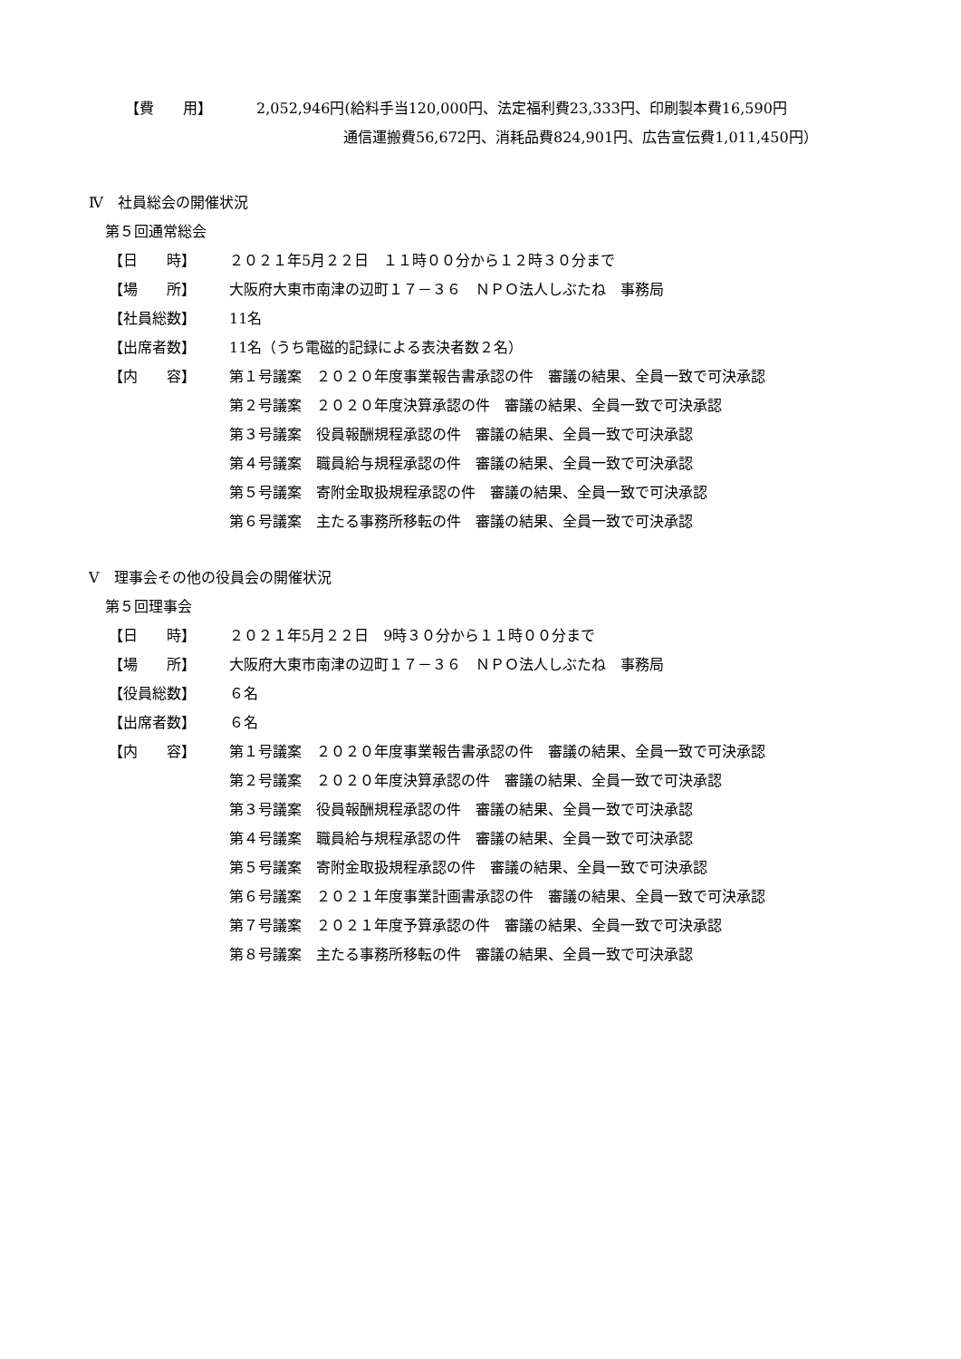【費　　用】 2,052,946円(給料手当120,000円、法定福利費23,333円、印刷製本費16,590円
通信運搬費56,672円、消耗品費824,901円、広告宣伝費1,011,450円）
Ⅳ　社員総会の開催状況
第５回通常総会
【日　　時】 ２０２１年5月２２日　１１時００分から１２時３０分まで
【場　　所】 大阪府大東市南津の辺町１７－３６　ＮＰＯ法人しぶたね　事務局
【社員総数】 11名
【出席者数】 11名（うち電磁的記録による表決者数２名）
【内　　容】 第１号議案　２０２０年度事業報告書承認の件　審議の結果、全員一致で可決承認
第２号議案　２０２０年度決算承認の件　審議の結果、全員一致で可決承認
第３号議案　役員報酬規程承認の件　審議の結果、全員一致で可決承認
第４号議案　職員給与規程承認の件　審議の結果、全員一致で可決承認
第５号議案　寄附金取扱規程承認の件　審議の結果、全員一致で可決承認
第６号議案　主たる事務所移転の件　審議の結果、全員一致で可決承認
Ⅴ　理事会その他の役員会の開催状況
第５回理事会
【日　　時】 ２０２１年5月２２日　9時３０分から１１時００分まで
【場　　所】 大阪府大東市南津の辺町１７－３６　ＮＰＯ法人しぶたね　事務局
【役員総数】 ６名
【出席者数】 ６名
【内　　容】 第１号議案　２０２０年度事業報告書承認の件　審議の結果、全員一致で可決承認
第２号議案　２０２０年度決算承認の件　審議の結果、全員一致で可決承認
第３号議案　役員報酬規程承認の件　審議の結果、全員一致で可決承認
第４号議案　職員給与規程承認の件　審議の結果、全員一致で可決承認
第５号議案　寄附金取扱規程承認の件　審議の結果、全員一致で可決承認
第６号議案　２０２１年度事業計画書承認の件　審議の結果、全員一致で可決承認
第７号議案　２０２１年度予算承認の件　審議の結果、全員一致で可決承認
第８号議案　主たる事務所移転の件　審議の結果、全員一致で可決承認